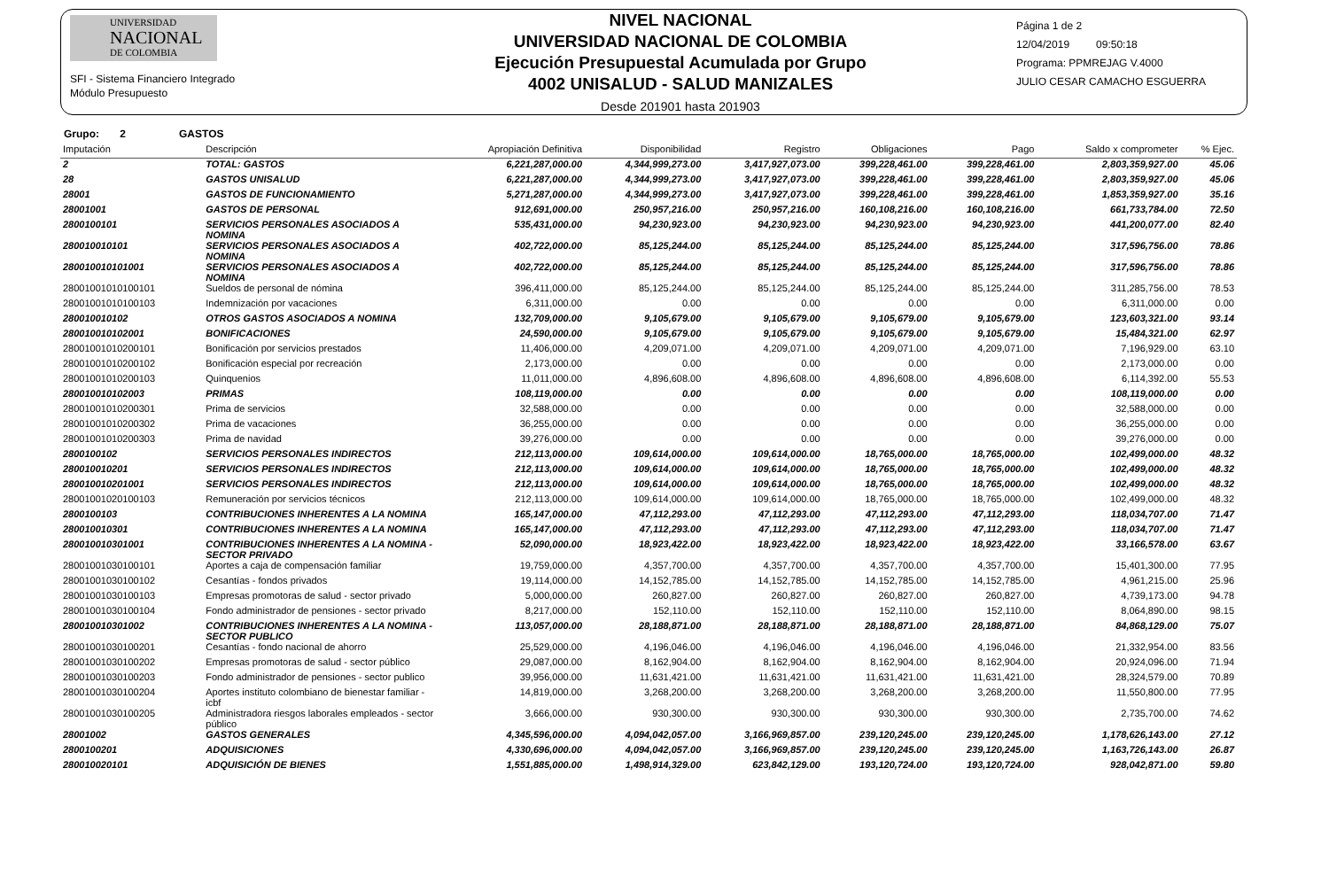UNIVERSIDAD
NACIONAL
DE COLOMBIA
SFI - Sistema Financiero Integrado
Módulo Presupuesto
NIVEL NACIONAL
UNIVERSIDAD NACIONAL DE COLOMBIA
Ejecución Presupuestal Acumulada por Grupo
4002 UNISALUD - SALUD MANIZALES
Desde 201901 hasta 201903
Página 1 de 2
12/04/2019 09:50:18
Programa: PPMREJAG V.4000
JULIO CESAR CAMACHO ESGUERRA
Grupo: 2 GASTOS
| Imputación | Descripción | Apropiación Definitiva | Disponibilidad | Registro | Obligaciones | Pago | Saldo x comprometer | % Ejec. |
| --- | --- | --- | --- | --- | --- | --- | --- | --- |
| 2 | TOTAL: GASTOS | 6,221,287,000.00 | 4,344,999,273.00 | 3,417,927,073.00 | 399,228,461.00 | 399,228,461.00 | 2,803,359,927.00 | 45.06 |
| 28 | GASTOS UNISALUD | 6,221,287,000.00 | 4,344,999,273.00 | 3,417,927,073.00 | 399,228,461.00 | 399,228,461.00 | 2,803,359,927.00 | 45.06 |
| 28001 | GASTOS DE FUNCIONAMIENTO | 5,271,287,000.00 | 4,344,999,273.00 | 3,417,927,073.00 | 399,228,461.00 | 399,228,461.00 | 1,853,359,927.00 | 35.16 |
| 28001001 | GASTOS DE PERSONAL | 912,691,000.00 | 250,957,216.00 | 250,957,216.00 | 160,108,216.00 | 160,108,216.00 | 661,733,784.00 | 72.50 |
| 2800100101 | SERVICIOS PERSONALES ASOCIADOS A NOMINA | 535,431,000.00 | 94,230,923.00 | 94,230,923.00 | 94,230,923.00 | 94,230,923.00 | 441,200,077.00 | 82.40 |
| 280010010101 | SERVICIOS PERSONALES ASOCIADOS A NOMINA | 402,722,000.00 | 85,125,244.00 | 85,125,244.00 | 85,125,244.00 | 85,125,244.00 | 317,596,756.00 | 78.86 |
| 280010010101001 | SERVICIOS PERSONALES ASOCIADOS A NOMINA | 402,722,000.00 | 85,125,244.00 | 85,125,244.00 | 85,125,244.00 | 85,125,244.00 | 317,596,756.00 | 78.86 |
| 28001001010100101 | Sueldos de personal de nómina | 396,411,000.00 | 85,125,244.00 | 85,125,244.00 | 85,125,244.00 | 85,125,244.00 | 311,285,756.00 | 78.53 |
| 28001001010100103 | Indemnización por vacaciones | 6,311,000.00 | 0.00 | 0.00 | 0.00 | 0.00 | 6,311,000.00 | 0.00 |
| 280010010102 | OTROS GASTOS ASOCIADOS A NOMINA | 132,709,000.00 | 9,105,679.00 | 9,105,679.00 | 9,105,679.00 | 9,105,679.00 | 123,603,321.00 | 93.14 |
| 280010010102001 | BONIFICACIONES | 24,590,000.00 | 9,105,679.00 | 9,105,679.00 | 9,105,679.00 | 9,105,679.00 | 15,484,321.00 | 62.97 |
| 28001001010200101 | Bonificación por servicios prestados | 11,406,000.00 | 4,209,071.00 | 4,209,071.00 | 4,209,071.00 | 4,209,071.00 | 7,196,929.00 | 63.10 |
| 28001001010200102 | Bonificación especial por recreación | 2,173,000.00 | 0.00 | 0.00 | 0.00 | 0.00 | 2,173,000.00 | 0.00 |
| 28001001010200103 | Quinquenios | 11,011,000.00 | 4,896,608.00 | 4,896,608.00 | 4,896,608.00 | 4,896,608.00 | 6,114,392.00 | 55.53 |
| 280010010102003 | PRIMAS | 108,119,000.00 | 0.00 | 0.00 | 0.00 | 0.00 | 108,119,000.00 | 0.00 |
| 28001001010200301 | Prima de servicios | 32,588,000.00 | 0.00 | 0.00 | 0.00 | 0.00 | 32,588,000.00 | 0.00 |
| 28001001010200302 | Prima de vacaciones | 36,255,000.00 | 0.00 | 0.00 | 0.00 | 0.00 | 36,255,000.00 | 0.00 |
| 28001001010200303 | Prima de navidad | 39,276,000.00 | 0.00 | 0.00 | 0.00 | 0.00 | 39,276,000.00 | 0.00 |
| 2800100102 | SERVICIOS PERSONALES INDIRECTOS | 212,113,000.00 | 109,614,000.00 | 109,614,000.00 | 18,765,000.00 | 18,765,000.00 | 102,499,000.00 | 48.32 |
| 280010010201 | SERVICIOS PERSONALES INDIRECTOS | 212,113,000.00 | 109,614,000.00 | 109,614,000.00 | 18,765,000.00 | 18,765,000.00 | 102,499,000.00 | 48.32 |
| 280010010201001 | SERVICIOS PERSONALES INDIRECTOS | 212,113,000.00 | 109,614,000.00 | 109,614,000.00 | 18,765,000.00 | 18,765,000.00 | 102,499,000.00 | 48.32 |
| 28001001020100103 | Remuneración por servicios técnicos | 212,113,000.00 | 109,614,000.00 | 109,614,000.00 | 18,765,000.00 | 18,765,000.00 | 102,499,000.00 | 48.32 |
| 2800100103 | CONTRIBUCIONES INHERENTES A LA NOMINA | 165,147,000.00 | 47,112,293.00 | 47,112,293.00 | 47,112,293.00 | 47,112,293.00 | 118,034,707.00 | 71.47 |
| 280010010301 | CONTRIBUCIONES INHERENTES A LA NOMINA | 165,147,000.00 | 47,112,293.00 | 47,112,293.00 | 47,112,293.00 | 47,112,293.00 | 118,034,707.00 | 71.47 |
| 280010010301001 | CONTRIBUCIONES INHERENTES A LA NOMINA - SECTOR PRIVADO | 52,090,000.00 | 18,923,422.00 | 18,923,422.00 | 18,923,422.00 | 18,923,422.00 | 33,166,578.00 | 63.67 |
| 28001001030100101 | Aportes a caja de compensación familiar | 19,759,000.00 | 4,357,700.00 | 4,357,700.00 | 4,357,700.00 | 4,357,700.00 | 15,401,300.00 | 77.95 |
| 28001001030100102 | Cesantías - fondos privados | 19,114,000.00 | 14,152,785.00 | 14,152,785.00 | 14,152,785.00 | 14,152,785.00 | 4,961,215.00 | 25.96 |
| 28001001030100103 | Empresas promotoras de salud - sector privado | 5,000,000.00 | 260,827.00 | 260,827.00 | 260,827.00 | 260,827.00 | 4,739,173.00 | 94.78 |
| 28001001030100104 | Fondo administrador de pensiones - sector privado | 8,217,000.00 | 152,110.00 | 152,110.00 | 152,110.00 | 152,110.00 | 8,064,890.00 | 98.15 |
| 280010010301002 | CONTRIBUCIONES INHERENTES A LA NOMINA - SECTOR PUBLICO | 113,057,000.00 | 28,188,871.00 | 28,188,871.00 | 28,188,871.00 | 28,188,871.00 | 84,868,129.00 | 75.07 |
| 28001001030100201 | Cesantías - fondo nacional de ahorro | 25,529,000.00 | 4,196,046.00 | 4,196,046.00 | 4,196,046.00 | 4,196,046.00 | 21,332,954.00 | 83.56 |
| 28001001030100202 | Empresas promotoras de salud - sector público | 29,087,000.00 | 8,162,904.00 | 8,162,904.00 | 8,162,904.00 | 8,162,904.00 | 20,924,096.00 | 71.94 |
| 28001001030100203 | Fondo administrador de pensiones - sector publico | 39,956,000.00 | 11,631,421.00 | 11,631,421.00 | 11,631,421.00 | 11,631,421.00 | 28,324,579.00 | 70.89 |
| 28001001030100204 | Aportes instituto colombiano de bienestar familiar - icbf | 14,819,000.00 | 3,268,200.00 | 3,268,200.00 | 3,268,200.00 | 3,268,200.00 | 11,550,800.00 | 77.95 |
| 28001001030100205 | Administradora riesgos laborales empleados - sector público | 3,666,000.00 | 930,300.00 | 930,300.00 | 930,300.00 | 930,300.00 | 2,735,700.00 | 74.62 |
| 28001002 | GASTOS GENERALES | 4,345,596,000.00 | 4,094,042,057.00 | 3,166,969,857.00 | 239,120,245.00 | 239,120,245.00 | 1,178,626,143.00 | 27.12 |
| 2800100201 | ADQUISICIONES | 4,330,696,000.00 | 4,094,042,057.00 | 3,166,969,857.00 | 239,120,245.00 | 239,120,245.00 | 1,163,726,143.00 | 26.87 |
| 280010020101 | ADQUISICIÓN DE BIENES | 1,551,885,000.00 | 1,498,914,329.00 | 623,842,129.00 | 193,120,724.00 | 193,120,724.00 | 928,042,871.00 | 59.80 |